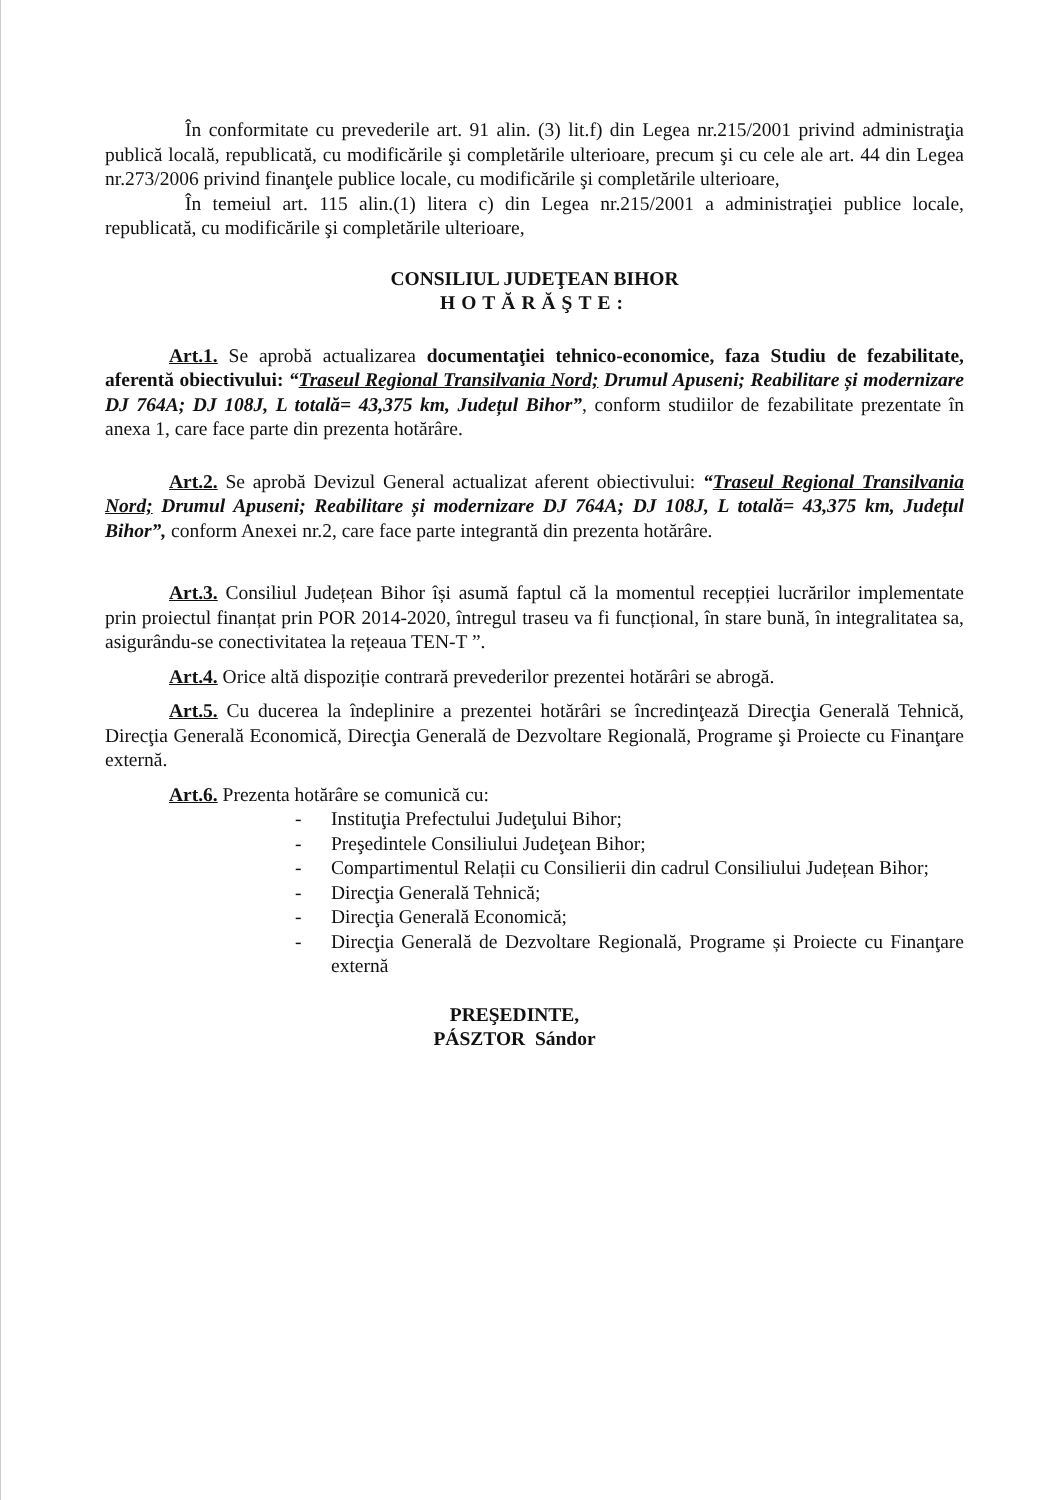În conformitate cu prevederile art. 91 alin. (3) lit.f) din Legea nr.215/2001 privind administraţia publică locală, republicată, cu modificările şi completările ulterioare, precum şi cu cele ale art. 44 din Legea nr.273/2006 privind finanţele publice locale, cu modificările şi completările ulterioare,
În temeiul art. 115 alin.(1) litera c) din Legea nr.215/2001 a administraţiei publice locale, republicată, cu modificările şi completările ulterioare,
CONSILIUL JUDEŢEAN BIHOR
HOTĂRĂŞTE:
Art.1. Se aprobă actualizarea documentaţiei tehnico-economice, faza Studiu de fezabilitate, aferentă obiectivului: “Traseul Regional Transilvania Nord; Drumul Apuseni; Reabilitare și modernizare DJ 764A; DJ 108J, L totală= 43,375 km, Județul Bihor”, conform studiilor de fezabilitate prezentate în anexa 1, care face parte din prezenta hotărâre.
Art.2. Se aprobă Devizul General actualizat aferent obiectivului: “Traseul Regional Transilvania Nord; Drumul Apuseni; Reabilitare și modernizare DJ 764A; DJ 108J, L totală= 43,375 km, Județul Bihor”, conform Anexei nr.2, care face parte integrantă din prezenta hotărâre.
Art.3. Consiliul Județean Bihor își asumă faptul că la momentul recepției lucrărilor implementate prin proiectul finanțat prin POR 2014-2020, întregul traseu va fi funcțional, în stare bună, în integralitatea sa, asigurându-se conectivitatea la rețeaua TEN-T ”.
Art.4. Orice altă dispoziție contrară prevederilor prezentei hotărâri se abrogă.
Art.5. Cu ducerea la îndeplinire a prezentei hotărâri se încredinţează Direcţia Generală Tehnică, Direcţia Generală Economică, Direcţia Generală de Dezvoltare Regională, Programe şi Proiecte cu Finanţare externă.
Art.6. Prezenta hotărâre se comunică cu:
- Instituţia Prefectului Judeţului Bihor;
- Preşedintele Consiliului Judeţean Bihor;
- Compartimentul Relații cu Consilierii din cadrul Consiliului Județean Bihor;
- Direcţia Generală Tehnică;
- Direcţia Generală Economică;
- Direcţia Generală de Dezvoltare Regională, Programe și Proiecte cu Finanţare externă
PREŞEDINTE,
PÁSZTOR Sándor